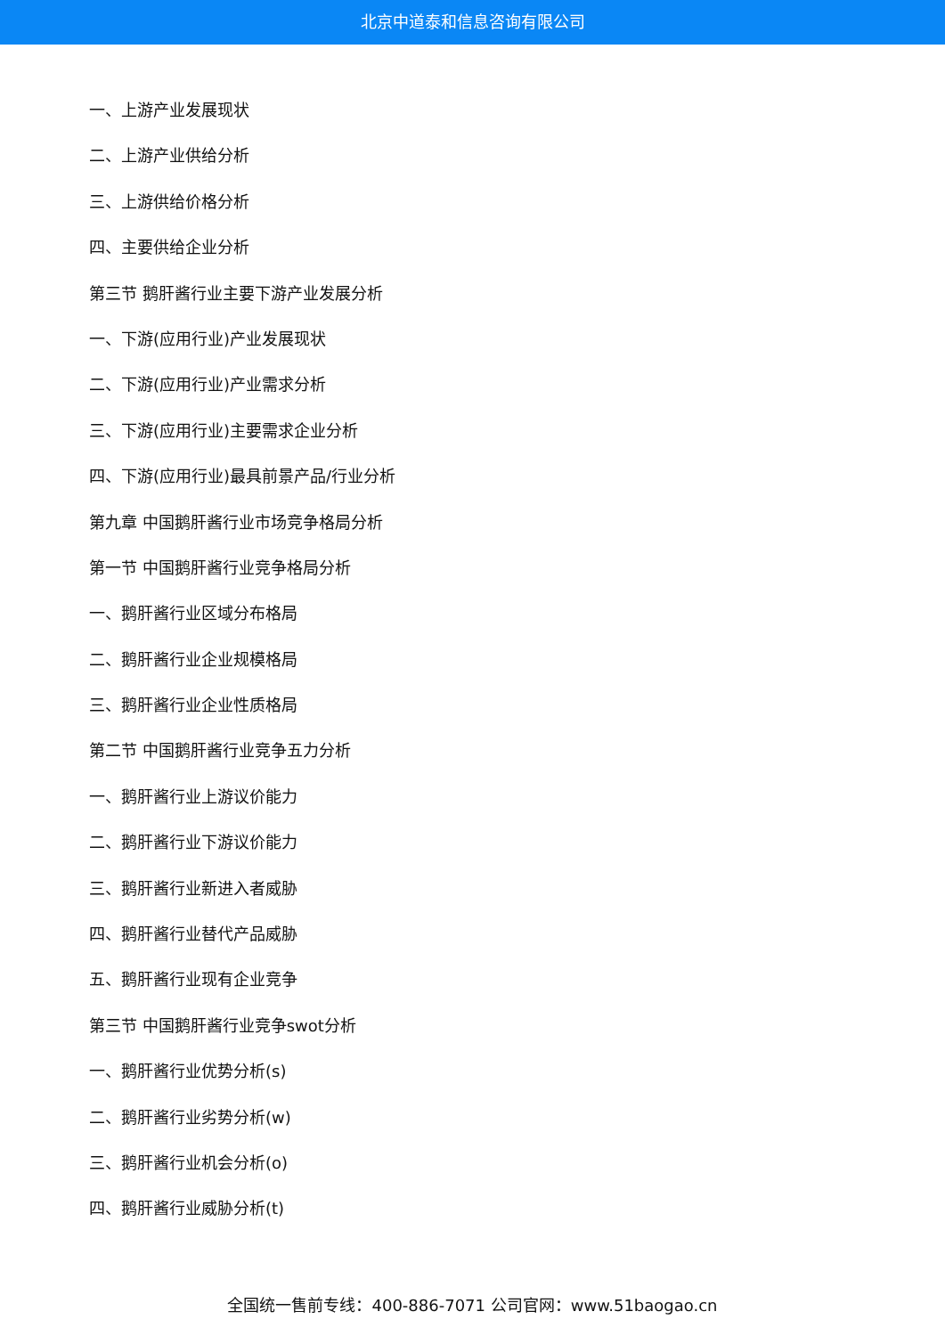北京中道泰和信息咨询有限公司
一、上游产业发展现状
二、上游产业供给分析
三、上游供给价格分析
四、主要供给企业分析
第三节 鹅肝酱行业主要下游产业发展分析
一、下游(应用行业)产业发展现状
二、下游(应用行业)产业需求分析
三、下游(应用行业)主要需求企业分析
四、下游(应用行业)最具前景产品/行业分析
第九章 中国鹅肝酱行业市场竞争格局分析
第一节 中国鹅肝酱行业竞争格局分析
一、鹅肝酱行业区域分布格局
二、鹅肝酱行业企业规模格局
三、鹅肝酱行业企业性质格局
第二节 中国鹅肝酱行业竞争五力分析
一、鹅肝酱行业上游议价能力
二、鹅肝酱行业下游议价能力
三、鹅肝酱行业新进入者威胁
四、鹅肝酱行业替代产品威胁
五、鹅肝酱行业现有企业竞争
第三节 中国鹅肝酱行业竞争swot分析
一、鹅肝酱行业优势分析(s)
二、鹅肝酱行业劣势分析(w)
三、鹅肝酱行业机会分析(o)
四、鹅肝酱行业威胁分析(t)
全国统一售前专线：400-886-7071 公司官网：www.51baogao.cn